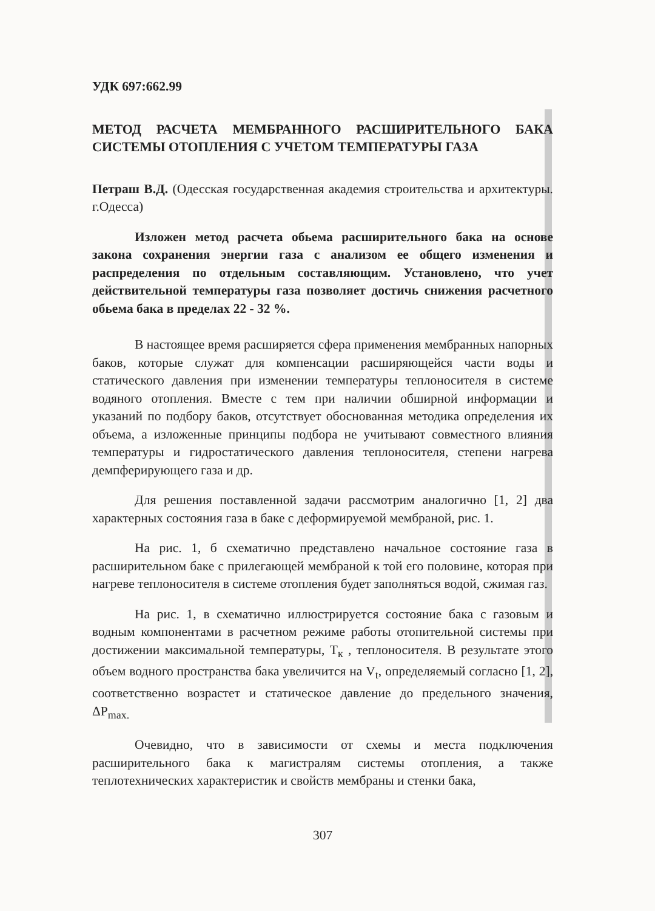УДК 697:662.99
МЕТОД РАСЧЕТА МЕМБРАННОГО РАСШИРИТЕЛЬНОГО БАКА СИСТЕМЫ ОТОПЛЕНИЯ С УЧЕТОМ ТЕМПЕРАТУРЫ ГАЗА
Петраш В.Д. (Одесская государственная академия строительства и архитектуры. г.Одесса)
Изложен метод расчета обьема расширительного бака на основе закона сохранения энергии газа с анализом ее общего изменения и распределения по отдельным составляющим. Установлено, что учет действительной температуры газа позволяет достичь снижения расчетного обьема бака в пределах 22 - 32 %.
В настоящее время расширяется сфера применения мембранных напорных баков, которые служат для компенсации расширяющейся части воды и статического давления при изменении температуры теплоносителя в системе водяного отопления. Вместе с тем при наличии обширной информации и указаний по подбору баков, отсутствует обоснованная методика определения их объема, а изложенные принципы подбора не учитывают совместного влияния температуры и гидростатического давления теплоносителя, степени нагрева демпферирующего газа и др.
Для решения поставленной задачи рассмотрим аналогично [1, 2] два характерных состояния газа в баке с деформируемой мембраной, рис. 1.
На рис. 1, б схематично представлено начальное состояние газа в расширительном баке с прилегающей мембраной к той его половине, которая при нагреве теплоносителя в системе отопления будет заполняться водой, сжимая газ.
На рис. 1, в схематично иллюстрируется состояние бака с газовым и водным компонентами в расчетном режиме работы отопительной системы при достижении максимальной температуры, T<sub>к</sub> , теплоносителя. В результате этого объем водного пространства бака увеличится на V<sub>t</sub>, определяемый согласно [1, 2], соответственно возрастет и статическое давление до предельного значения, ΔP<sub>max.</sub>
Очевидно, что в зависимости от схемы и места подключения расширительного бака к магистралям системы отопления, а также теплотехнических характеристик и свойств мембраны и стенки бака,
307